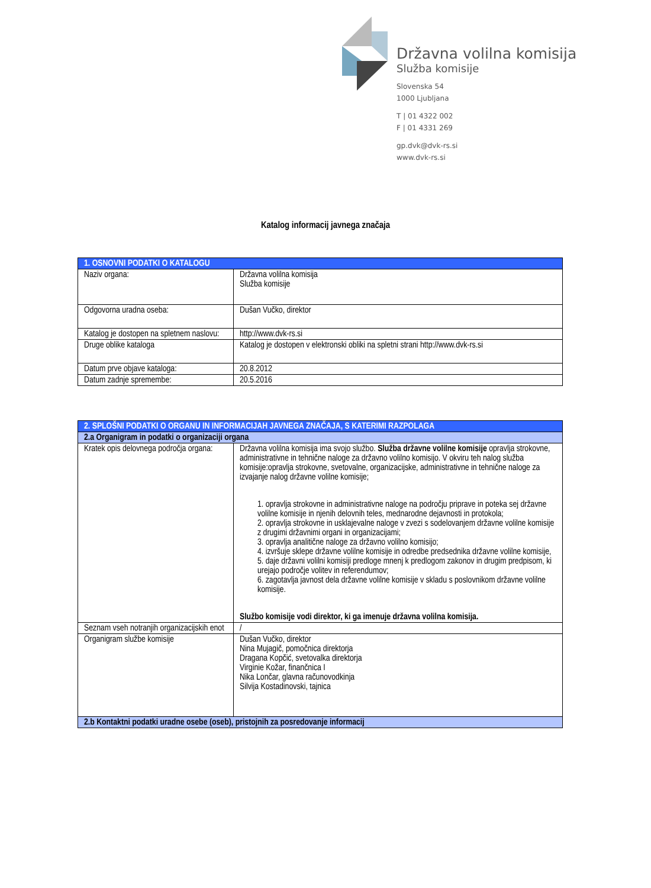Državna volilna komisija
Služba komisije
Slovenska 54
1000 Ljubljana
T | 01 4322 002
F | 01 4331 269
gp.dvk@dvk-rs.si
www.dvk-rs.si
Katalog informacij javnega značaja
| 1. OSNOVNI PODATKI O KATALOGU | |
| Naziv organa: | Državna volilna komisija Služba komisije |
| Odgovorna uradna oseba: | Dušan Vučko, direktor |
| Katalog je dostopen na spletnem naslovu: | http://www.dvk-rs.si |
| Druge oblike kataloga | Katalog je dostopen v elektronski obliki na spletni strani http://www.dvk-rs.si |
| Datum prve objave kataloga: | 20.8.2012 |
| Datum zadnje spremembe: | 20.5.2016 |
| 2. SPLOŠNI PODATKI O ORGANU IN INFORMACIJAH JAVNEGA ZNAČAJA, S KATERIMI RAZPOLAGA | |
| 2.a Organigram in podatki o organizaciji organa | |
| Kratek opis delovnega področja organa: | Državna volilna komisija ima svojo službo. Služba državne volilne komisije opravlja strokovne, administrativne in tehnične naloge za državno volilno komisijo. V okviru teh nalog služba komisije:opravlja strokovne, svetovalne, organizacijske, administrativne in tehnične naloge za izvajanje nalog državne volilne komisije; 1. opravlja strokovne in administrativne naloge na področju priprave in poteka sej državne volilne komisije in njenih delovnih teles, mednarodne dejavnosti in protokola; 2. opravlja strokovne in usklajevalne naloge v zvezi s sodelovanjem državne volilne komisije z drugimi državnimi organi in organizacijami; 3. opravlja analitične naloge za državno volilno komisijo; 4. izvršuje sklepe državne volilne komisije in odredbe predsednika državne volilne komisije, 5. daje državni volilni komisiji predloge mnenj k predlogom zakonov in drugim predpisom, ki urejajo področje volitev in referendumov; 6. zagotavlja javnost dela državne volilne komisije v skladu s poslovnikom državne volilne komisije. Službo komisije vodi direktor, ki ga imenuje državna volilna komisija. |
| Seznam vseh notranjih organizacijskih enot | / |
| Organigram službe komisije | Dušan Vučko, direktor Nina Mujagič, pomočnica direktorja Dragana Kopčić, svetovalka direktorja Virginie Kožar, finančnica I Nika Lončar, glavna računovodkinja Silvija Kostadinovski, tajnica |
| 2.b Kontaktni podatki uradne osebe (oseb), pristojnih za posredovanje informacij | |